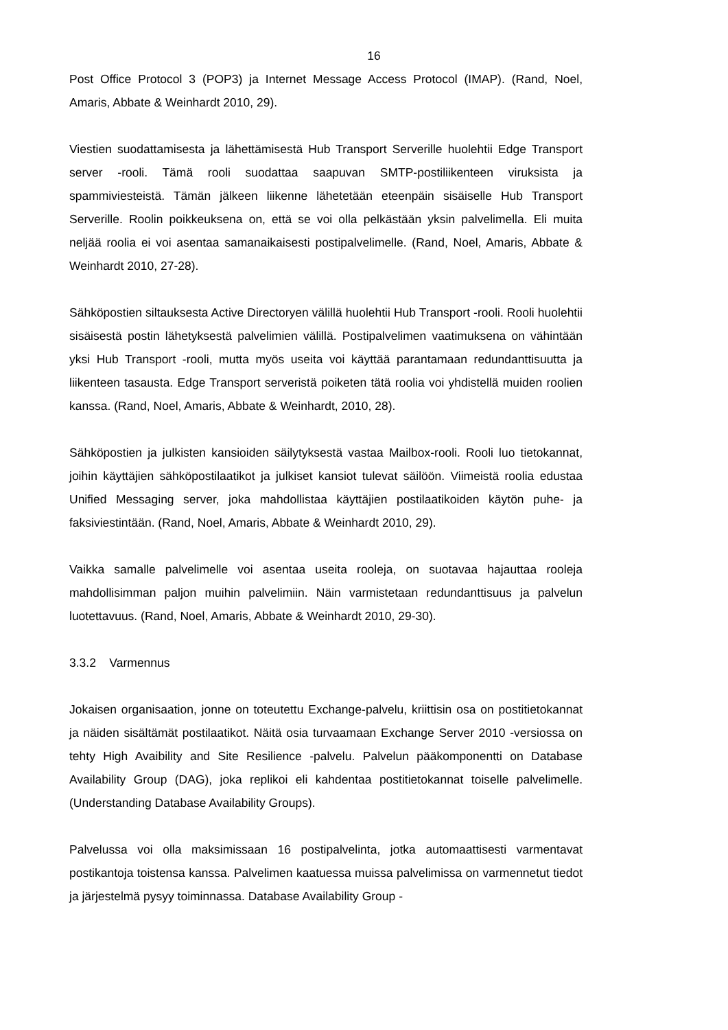16
Post Office Protocol 3 (POP3) ja Internet Message Access Protocol (IMAP). (Rand, Noel, Amaris, Abbate & Weinhardt 2010, 29).
Viestien suodattamisesta ja lähettämisestä Hub Transport Serverille huolehtii Edge Transport server -rooli. Tämä rooli suodattaa saapuvan SMTP-postiliikenteen viruksista ja spammiviesteistä. Tämän jälkeen liikenne lähetetään eteenpäin sisäiselle Hub Transport Serverille. Roolin poikkeuksena on, että se voi olla pelkästään yksin palvelimella. Eli muita neljää roolia ei voi asentaa samanaikaisesti postipalvelimelle. (Rand, Noel, Amaris, Abbate & Weinhardt 2010, 27-28).
Sähköpostien siltauksesta Active Directoryen välillä huolehtii Hub Transport -rooli. Rooli huolehtii sisäisestä postin lähetyksestä palvelimien välillä. Postipalvelimen vaatimuksena on vähintään yksi Hub Transport -rooli, mutta myös useita voi käyttää parantamaan redundanttisuutta ja liikenteen tasausta. Edge Transport serveristä poiketen tätä roolia voi yhdistellä muiden roolien kanssa. (Rand, Noel, Amaris, Abbate & Weinhardt, 2010, 28).
Sähköpostien ja julkisten kansioiden säilytyksestä vastaa Mailbox-rooli. Rooli luo tietokannat, joihin käyttäjien sähköpostilaatikot ja julkiset kansiot tulevat säilöön. Viimeistä roolia edustaa Unified Messaging server, joka mahdollistaa käyttäjien postilaatikoiden käytön puhe- ja faksiviestintään. (Rand, Noel, Amaris, Abbate & Weinhardt 2010, 29).
Vaikka samalle palvelimelle voi asentaa useita rooleja, on suotavaa hajauttaa rooleja mahdollisimman paljon muihin palvelimiin. Näin varmistetaan redundanttisuus ja palvelun luotettavuus. (Rand, Noel, Amaris, Abbate & Weinhardt 2010, 29-30).
3.3.2 Varmennus
Jokaisen organisaation, jonne on toteutettu Exchange-palvelu, kriittisin osa on postitietokannat ja näiden sisältämät postilaatikot. Näitä osia turvaamaan Exchange Server 2010 -versiossa on tehty High Avaibility and Site Resilience -palvelu. Palvelun pääkomponentti on Database Availability Group (DAG), joka replikoi eli kahdentaa postitietokannat toiselle palvelimelle. (Understanding Database Availability Groups).
Palvelussa voi olla maksimissaan 16 postipalvelinta, jotka automaattisesti varmentavat postikantoja toistensa kanssa. Palvelimen kaatuessa muissa palvelimissa on varmennetut tiedot ja järjestelmä pysyy toiminnassa. Database Availability Group -